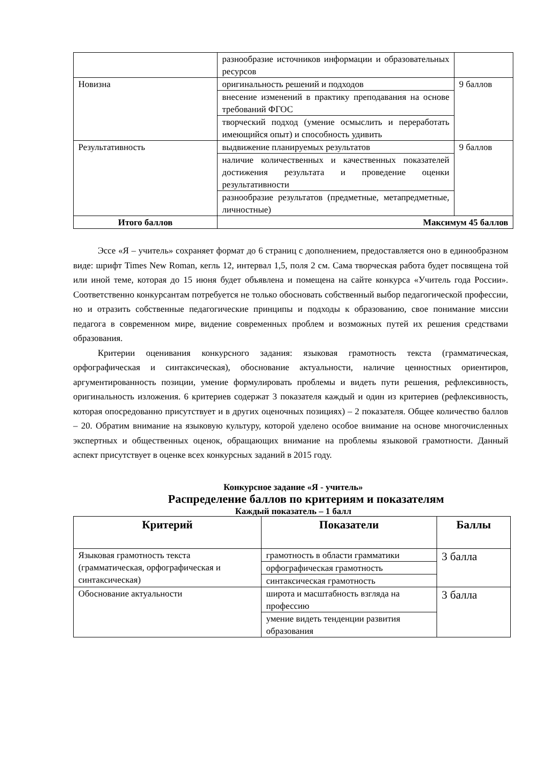| | разнообразие источников информации и образовательных ресурсов | |
| Новизна | оригинальность решений и подходов | 9 баллов |
| | внесение изменений в практику преподавания на основе требований ФГОС | |
| | творческий подход (умение осмыслить и переработать имеющийся опыт) и способность удивить | |
| Результативность | выдвижение планируемых результатов | 9 баллов |
| | наличие количественных и качественных показателей достижения результата и проведение оценки результативности | |
| | разнообразие результатов (предметные, метапредметные, личностные) | |
| Итого баллов | Максимум 45 баллов | |
Эссе «Я – учитель» сохраняет формат до 6 страниц с дополнением, предоставляется оно в единообразном виде: шрифт Times New Roman, кегль 12, интервал 1,5, поля 2 см. Сама творческая работа будет посвящена той или иной теме, которая до 15 июня будет объявлена и помещена на сайте конкурса «Учитель года России». Соответственно конкурсантам потребуется не только обосновать собственный выбор педагогической профессии, но и отразить собственные педагогические принципы и подходы к образованию, свое понимание миссии педагога в современном мире, видение современных проблем и возможных путей их решения средствами образования.
Критерии оценивания конкурсного задания: языковая грамотность текста (грамматическая, орфографическая и синтаксическая), обоснование актуальности, наличие ценностных ориентиров, аргументированность позиции, умение формулировать проблемы и видеть пути решения, рефлексивность, оригинальность изложения. 6 критериев содержат 3 показателя каждый и один из критериев (рефлексивность, которая опосредованно присутствует и в других оценочных позициях) – 2 показателя. Общее количество баллов – 20. Обратим внимание на языковую культуру, которой уделено особое внимание на основе многочисленных экспертных и общественных оценок, обращающих внимание на проблемы языковой грамотности. Данный аспект присутствует в оценке всех конкурсных заданий в 2015 году.
Конкурсное задание «Я - учитель»
Распределение баллов по критериям и показателям
Каждый показатель – 1 балл
| Критерий | Показатели | Баллы |
| --- | --- | --- |
| Языковая грамотность текста (грамматическая, орфографическая и синтаксическая) | грамотность в области грамматики | 3 балла |
| | орфографическая грамотность | |
| | синтаксическая грамотность | |
| Обоснование актуальности | широта и масштабность взгляда на профессию | 3 балла |
| | умение видеть тенденции развития образования | |